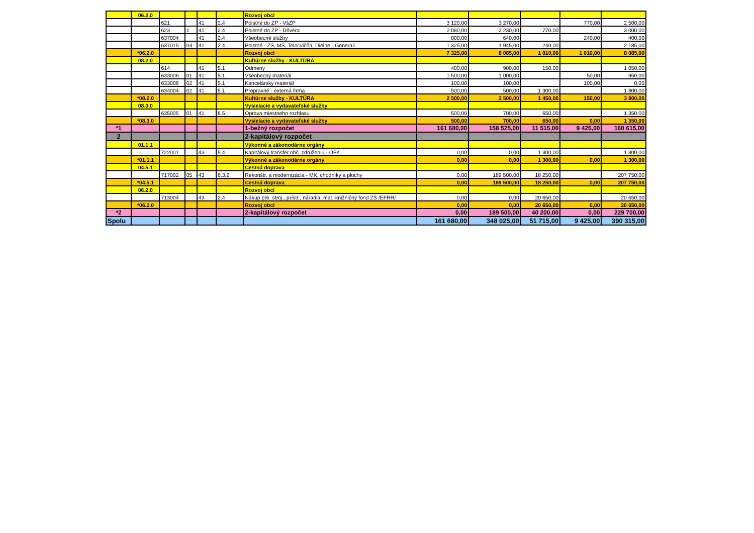| | 06.2.0 | | | | | Rozvoj obcí | | | | | |
| | | 621 | | 41 | 2.4 | Poistné do ZP - VšZP | 3 120,00 | 3 270,00 | | 770,00 | 2 500,00 |
| | | 623 | 1 | 41 | 2.4 | Poistné do ZP - Dôvera | 2 080,00 | 2 230,00 | 770,00 | | 3 000,00 |
| | | 637004 | | 41 | 2.4 | Všeobecné služby | 800,00 | 640,00 | | 240,00 | 400,00 |
| | | 637015 | 04 | 41 | 2.4 | Poistné - ZŠ, MŠ, Telocvičňa, Dielne - Generali | 1 325,00 | 1 945,00 | 240,00 | | 2 185,00 |
| | *06.2.0 | | | | | Rozvoj obcí | 7 325,00 | 8 085,00 | 1 010,00 | 1 010,00 | 8 085,00 |
| | 08.2.0 | | | | | Kultúrne služby - KULTÚRA | | | | | |
| | | 614 | | 41 | 5.1 | Odmeny | 400,00 | 900,00 | 150,00 | | 1 050,00 |
| | | 633006 | 01 | 41 | 5.1 | Všeobecný materiál | 1 500,00 | 1 000,00 | | 50,00 | 950,00 |
| | | 633006 | 02 | 41 | 5.1 | Kancelársky materiál | 100,00 | 100,00 | | 100,00 | 0,00 |
| | | 634004 | 02 | 41 | 5.1 | Prepravné - externá firma | 500,00 | 500,00 | 1 300,00 | | 1 800,00 |
| | *08.2.0 | | | | | Kultúrne služby - KULTÚRA | 2 500,00 | 2 500,00 | 1 450,00 | 150,00 | 3 800,00 |
| | 08.3.0 | | | | | Vysielacie a vydavateľské služby | | | | | |
| | | 635005 | 01 | 41 | 6.5 | Oprava miestneho rozhlasu | 500,00 | 700,00 | 650,00 | | 1 350,00 |
| | *08.3.0 | | | | | Vysielacie a vydavateľské služby | 500,00 | 700,00 | 650,00 | 0,00 | 1 350,00 |
| *1 | | | | | | 1-bežný rozpočet | 161 680,00 | 158 525,00 | 11 515,00 | 9 425,00 | 160 615,00 |
| 2 | | | | | | 2-kapitálový rozpočet | | | | | |
| | 01.1.1 | | | | | Výkonné a zákonodárne orgány | | | | | |
| | | 722001 | | 43 | 5.4 | Kapitálový transfer obč. združeniu - OFK | 0,00 | 0,00 | 1 300,00 | | 1 300,00 |
| | *01.1.1 | | | | | Výkonné a zákonodárne orgány | 0,00 | 0,00 | 1 300,00 | 0,00 | 1 300,00 |
| | 04.5.1 | | | | | Cestná doprava | | | | | |
| | | 717002 | 05 | 43 | 6.3.2 | Rekonštr. a modernizácia - MK, chodníky a plochy | 0,00 | 189 500,00 | 18 250,00 | | 207 750,00 |
| | *04.5.1 | | | | | Cestná doprava | 0,00 | 189 500,00 | 18 250,00 | 0,00 | 207 750,00 |
| | 06.2.0 | | | | | Rozvoj obcí | | | | | |
| | | 713004 | | 43 | 2.4 | Nákup pre. stroj., prístr., náradia, mat.-knižničný fond ZŠ /EFRR/ | 0,00 | 0,00 | 20 650,00 | | 20 650,00 |
| | *06.2.0 | | | | | Rozvoj obcí | 0,00 | 0,00 | 20 650,00 | 0,00 | 20 650,00 |
| *2 | | | | | | 2-kapitálový rozpočet | 0,00 | 189 500,00 | 40 200,00 | 0,00 | 229 700,00 |
| Spolu | | | | | | | 161 680,00 | 348 025,00 | 51 715,00 | 9 425,00 | 390 315,00 |